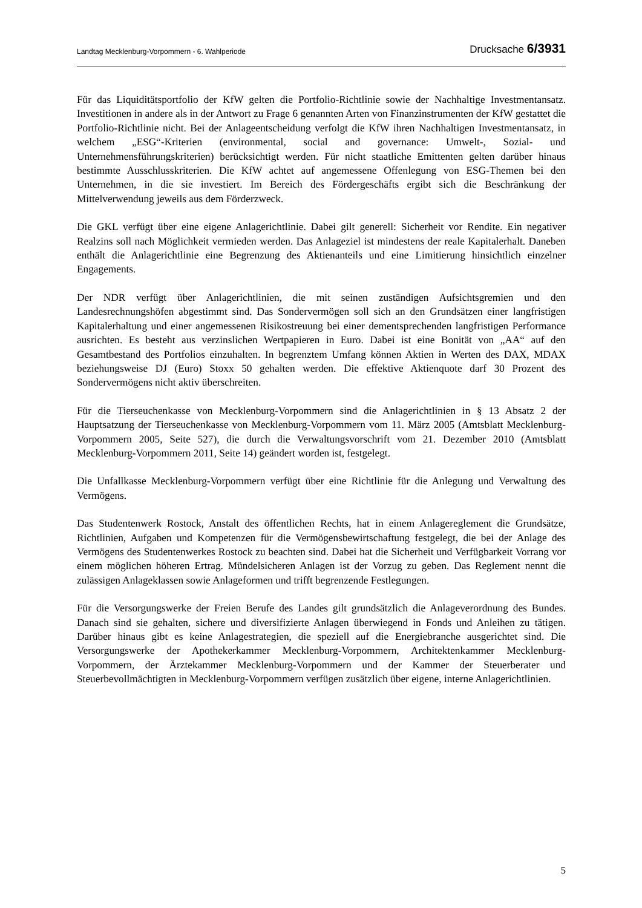Landtag Mecklenburg-Vorpommern - 6. Wahlperiode Drucksache 6/3931
Für das Liquiditätsportfolio der KfW gelten die Portfolio-Richtlinie sowie der Nachhaltige Investmentansatz. Investitionen in andere als in der Antwort zu Frage 6 genannten Arten von Finanzinstrumenten der KfW gestattet die Portfolio-Richtlinie nicht. Bei der Anlageentscheidung verfolgt die KfW ihren Nachhaltigen Investmentansatz, in welchem „ESG“-Kriterien (environmental, social and governance: Umwelt-, Sozial- und Unternehmensführungskriterien) berücksichtigt werden. Für nicht staatliche Emittenten gelten darüber hinaus bestimmte Ausschlusskriterien. Die KfW achtet auf angemessene Offenlegung von ESG-Themen bei den Unternehmen, in die sie investiert. Im Bereich des Fördergeschäfts ergibt sich die Beschränkung der Mittelverwendung jeweils aus dem Förderzweck.
Die GKL verfügt über eine eigene Anlagerichtlinie. Dabei gilt generell: Sicherheit vor Rendite. Ein negativer Realzins soll nach Möglichkeit vermieden werden. Das Anlageziel ist mindestens der reale Kapitalerhalt. Daneben enthält die Anlagerichtlinie eine Begrenzung des Aktienanteils und eine Limitierung hinsichtlich einzelner Engagements.
Der NDR verfügt über Anlagerichtlinien, die mit seinen zuständigen Aufsichtsgremien und den Landesrechnungshöfen abgestimmt sind. Das Sondervermögen soll sich an den Grundsätzen einer langfristigen Kapitalerhaltung und einer angemessenen Risikostreuung bei einer dementsprechenden langfristigen Performance ausrichten. Es besteht aus verzinslichen Wertpapieren in Euro. Dabei ist eine Bonität von „AA“ auf den Gesamtbestand des Portfolios einzuhalten. In begrenztem Umfang können Aktien in Werten des DAX, MDAX beziehungsweise DJ (Euro) Stoxx 50 gehalten werden. Die effektive Aktienquote darf 30 Prozent des Sondervermögens nicht aktiv überschreiten.
Für die Tierseuchenkasse von Mecklenburg-Vorpommern sind die Anlagerichtlinien in § 13 Absatz 2 der Hauptsatzung der Tierseuchenkasse von Mecklenburg-Vorpommern vom 11. März 2005 (Amtsblatt Mecklenburg-Vorpommern 2005, Seite 527), die durch die Verwaltungsvorschrift vom 21. Dezember 2010 (Amtsblatt Mecklenburg-Vorpommern 2011, Seite 14) geändert worden ist, festgelegt.
Die Unfallkasse Mecklenburg-Vorpommern verfügt über eine Richtlinie für die Anlegung und Verwaltung des Vermögens.
Das Studentenwerk Rostock, Anstalt des öffentlichen Rechts, hat in einem Anlagereglement die Grundsätze, Richtlinien, Aufgaben und Kompetenzen für die Vermögensbewirtschaftung festgelegt, die bei der Anlage des Vermögens des Studentenwerkes Rostock zu beachten sind. Dabei hat die Sicherheit und Verfügbarkeit Vorrang vor einem möglichen höheren Ertrag. Mündelsicheren Anlagen ist der Vorzug zu geben. Das Reglement nennt die zulässigen Anlageklassen sowie Anlageformen und trifft begrenzende Festlegungen.
Für die Versorgungswerke der Freien Berufe des Landes gilt grundsätzlich die Anlageverordnung des Bundes. Danach sind sie gehalten, sichere und diversifizierte Anlagen überwiegend in Fonds und Anleihen zu tätigen. Darüber hinaus gibt es keine Anlagestrategien, die speziell auf die Energiebranche ausgerichtet sind. Die Versorgungswerke der Apothekerkammer Mecklenburg-Vorpommern, Architektenkammer Mecklenburg-Vorpommern, der Ärztekammer Mecklenburg-Vorpommern und der Kammer der Steuerberater und Steuerbevollmächtigten in Mecklenburg-Vorpommern verfügen zusätzlich über eigene, interne Anlagerichtlinien.
5